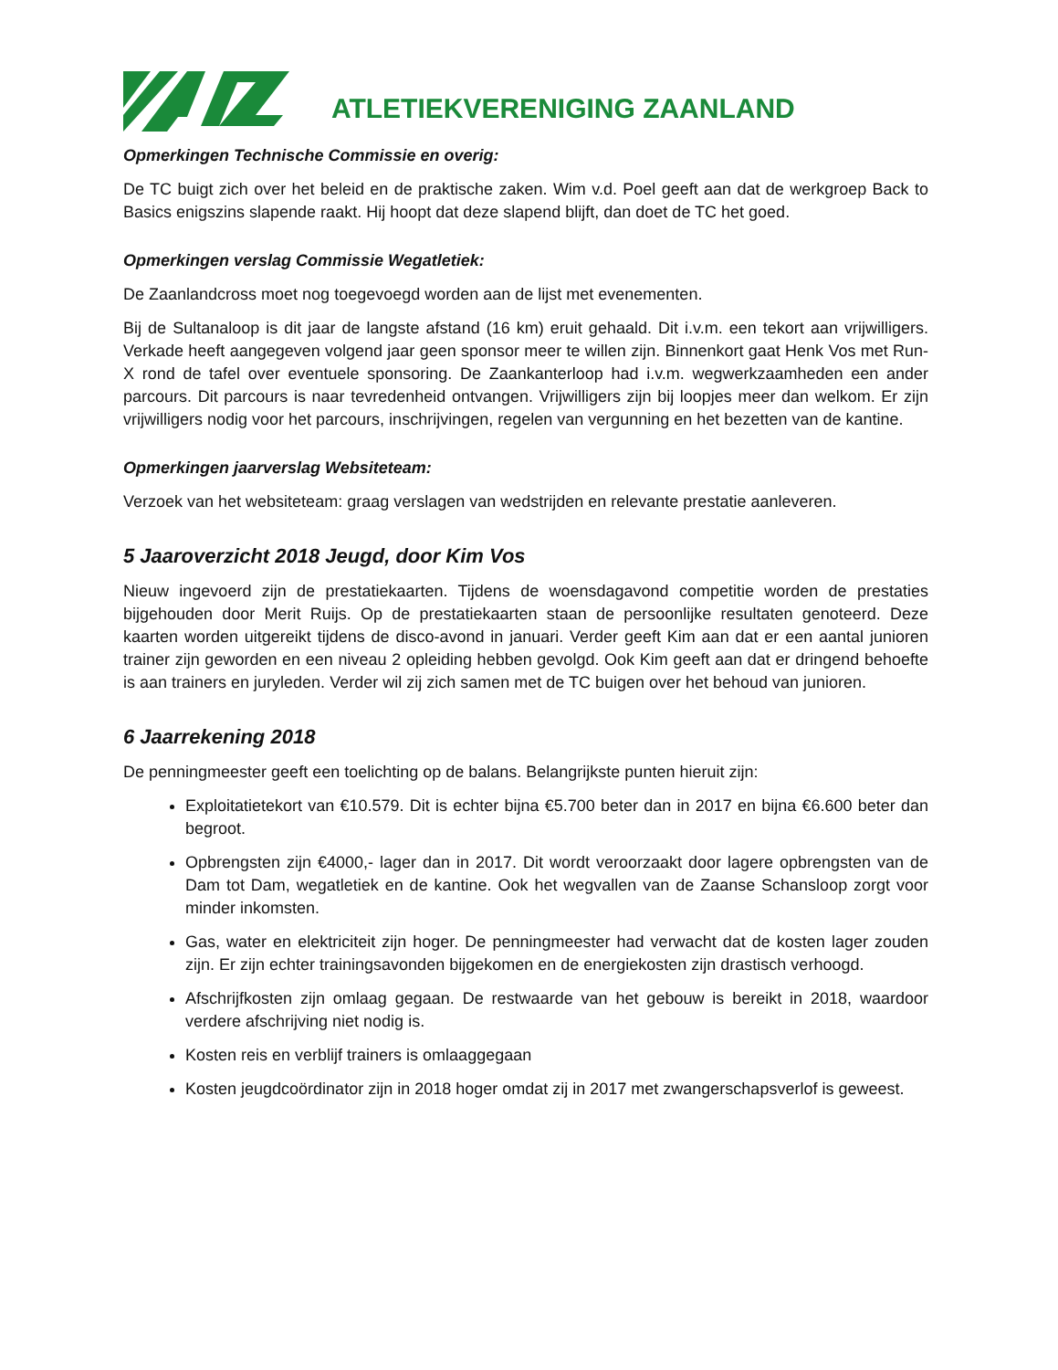ATLETIEKVERENIGING ZAANLAND
Opmerkingen Technische Commissie en overig:
De TC buigt zich over het beleid en de praktische zaken. Wim v.d. Poel geeft aan dat de werkgroep Back to Basics enigszins slapende raakt. Hij hoopt dat deze slapend blijft, dan doet de TC het goed.
Opmerkingen verslag Commissie Wegatletiek:
De Zaanlandcross moet nog toegevoegd worden aan de lijst met evenementen.
Bij de Sultanaloop is dit jaar de langste afstand (16 km) eruit gehaald. Dit i.v.m. een tekort aan vrijwilligers. Verkade heeft aangegeven volgend jaar geen sponsor meer te willen zijn. Binnenkort gaat Henk Vos met Run-X rond de tafel over eventuele sponsoring. De Zaankanterloop had i.v.m. wegwerkzaamheden een ander parcours. Dit parcours is naar tevredenheid ontvangen. Vrijwilligers zijn bij loopjes meer dan welkom. Er zijn vrijwilligers nodig voor het parcours, inschrijvingen, regelen van vergunning en het bezetten van de kantine.
Opmerkingen jaarverslag Websiteteam:
Verzoek van het websiteteam: graag verslagen van wedstrijden en relevante prestatie aanleveren.
5 Jaaroverzicht 2018 Jeugd, door Kim Vos
Nieuw ingevoerd zijn de prestatiekaarten. Tijdens de woensdagavond competitie worden de prestaties bijgehouden door Merit Ruijs. Op de prestatiekaarten staan de persoonlijke resultaten genoteerd. Deze kaarten worden uitgereikt tijdens de disco-avond in januari. Verder geeft Kim aan dat er een aantal junioren trainer zijn geworden en een niveau 2 opleiding hebben gevolgd. Ook Kim geeft aan dat er dringend behoefte is aan trainers en juryleden. Verder wil zij zich samen met de TC buigen over het behoud van junioren.
6 Jaarrekening 2018
De penningmeester geeft een toelichting op de balans. Belangrijkste punten hieruit zijn:
Exploitatietekort van €10.579. Dit is echter bijna €5.700 beter dan in 2017 en bijna €6.600 beter dan begroot.
Opbrengsten zijn €4000,- lager dan in 2017. Dit wordt veroorzaakt door lagere opbrengsten van de Dam tot Dam, wegatletiek en de kantine. Ook het wegvallen van de Zaanse Schansloop zorgt voor minder inkomsten.
Gas, water en elektriciteit zijn hoger. De penningmeester had verwacht dat de kosten lager zouden zijn. Er zijn echter trainingsavonden bijgekomen en de energiekosten zijn drastisch verhoogd.
Afschrijfkosten zijn omlaag gegaan. De restwaarde van het gebouw is bereikt in 2018, waardoor verdere afschrijving niet nodig is.
Kosten reis en verblijf trainers is omlaaggegaan
Kosten jeugdcoördinator zijn in 2018 hoger omdat zij in 2017 met zwangerschapsverlof is geweest.